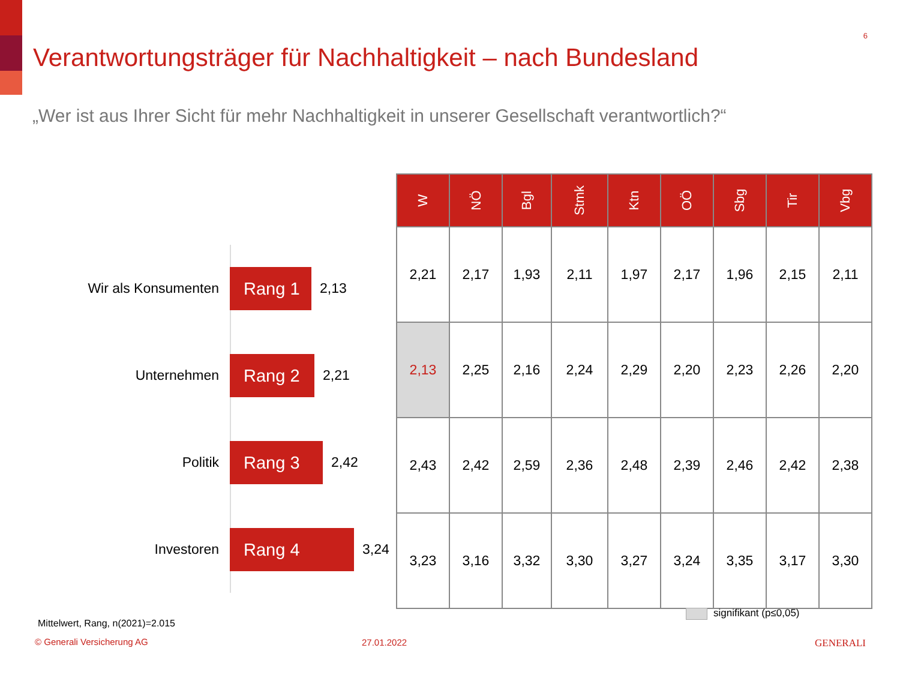6
Verantwortungsträger für Nachhaltigkeit – nach Bundesland
„Wer ist aus Ihrer Sicht für mehr Nachhaltigkeit in unserer Gesellschaft verantwortlich?“
Wir als Konsumenten
Rang 1
2,13
Unternehmen
Rang 2
2,21
Politik
Rang 3
2,42
Investoren
Rang 4
3,24
| W | NÖ | Bgl | Stmk | Ktn | OÖ | Sbg | Tir | Vbg |
| --- | --- | --- | --- | --- | --- | --- | --- | --- |
| 2,21 | 2,17 | 1,93 | 2,11 | 1,97 | 2,17 | 1,96 | 2,15 | 2,11 |
| 2,13 | 2,25 | 2,16 | 2,24 | 2,29 | 2,20 | 2,23 | 2,26 | 2,20 |
| 2,43 | 2,42 | 2,59 | 2,36 | 2,48 | 2,39 | 2,46 | 2,42 | 2,38 |
| 3,23 | 3,16 | 3,32 | 3,30 | 3,27 | 3,24 | 3,35 | 3,17 | 3,30 |
signifikant (p≤0,05)
Mittelwert, Rang, n(2021)=2.015
© Generali Versicherung AG 27.01.2022 GENERALI